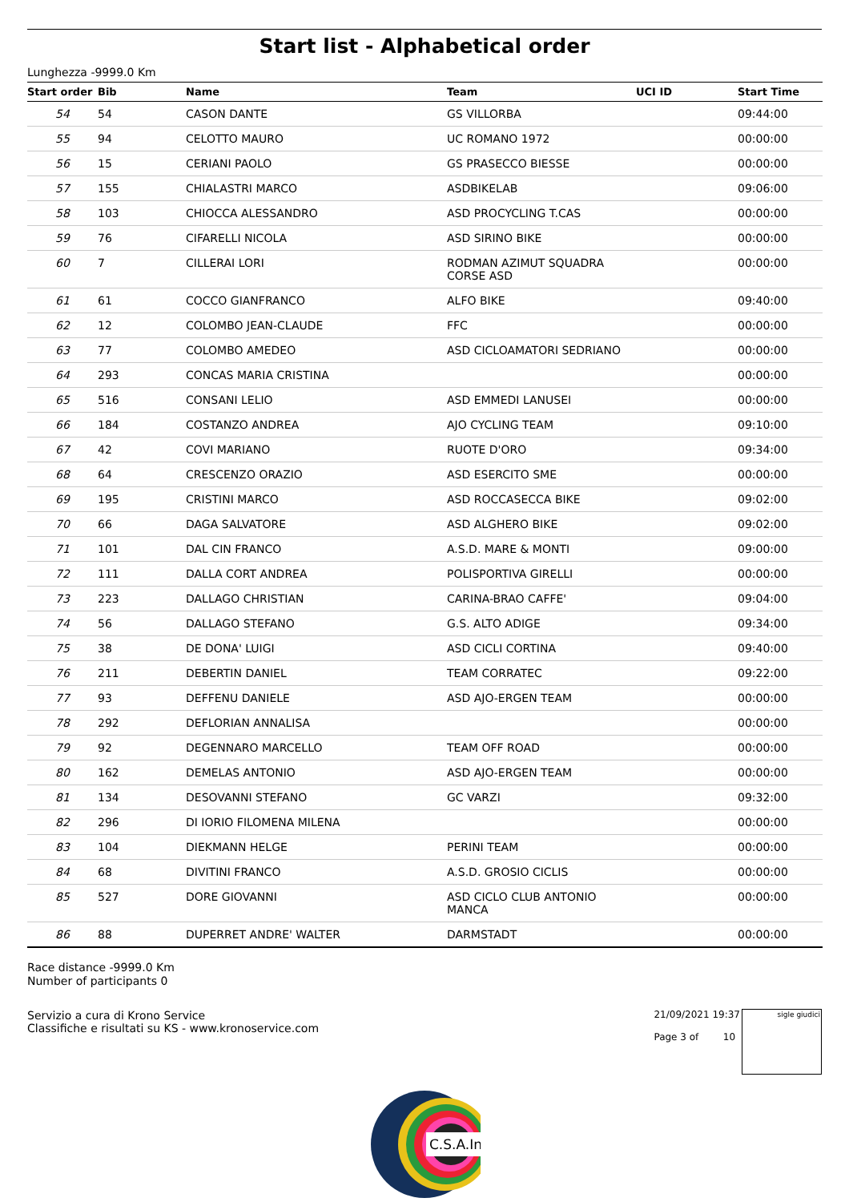Start list - Alphabetical order
Lunghezza -9999.0 Km
| Start order | Bib | Name | Team | UCI ID | Start Time |
| --- | --- | --- | --- | --- | --- |
| 54 | 54 | CASON DANTE | GS VILLORBA | | 09:44:00 |
| 55 | 94 | CELOTTO MAURO | UC ROMANO 1972 | | 00:00:00 |
| 56 | 15 | CERIANI PAOLO | GS PRASECCO BIESSE | | 00:00:00 |
| 57 | 155 | CHIALASTRI MARCO | ASDBIKELAB | | 09:06:00 |
| 58 | 103 | CHIOCCA ALESSANDRO | ASD PROCYCLING T.CAS | | 00:00:00 |
| 59 | 76 | CIFARELLI NICOLA | ASD SIRINO BIKE | | 00:00:00 |
| 60 | 7 | CILLERAI LORI | RODMAN AZIMUT SQUADRA CORSE ASD | | 00:00:00 |
| 61 | 61 | COCCO GIANFRANCO | ALFO BIKE | | 09:40:00 |
| 62 | 12 | COLOMBO JEAN-CLAUDE | FFC | | 00:00:00 |
| 63 | 77 | COLOMBO AMEDEO | ASD CICLOAMATORI SEDRIANO | | 00:00:00 |
| 64 | 293 | CONCAS MARIA CRISTINA | | | 00:00:00 |
| 65 | 516 | CONSANI LELIO | ASD EMMEDI LANUSEI | | 00:00:00 |
| 66 | 184 | COSTANZO ANDREA | AJO CYCLING TEAM | | 09:10:00 |
| 67 | 42 | COVI MARIANO | RUOTE D'ORO | | 09:34:00 |
| 68 | 64 | CRESCENZO ORAZIO | ASD ESERCITO SME | | 00:00:00 |
| 69 | 195 | CRISTINI MARCO | ASD ROCCASECCA BIKE | | 09:02:00 |
| 70 | 66 | DAGA SALVATORE | ASD ALGHERO BIKE | | 09:02:00 |
| 71 | 101 | DAL CIN FRANCO | A.S.D. MARE & MONTI | | 09:00:00 |
| 72 | 111 | DALLA CORT ANDREA | POLISPORTIVA GIRELLI | | 00:00:00 |
| 73 | 223 | DALLAGO CHRISTIAN | CARINA-BRAO CAFFE' | | 09:04:00 |
| 74 | 56 | DALLAGO STEFANO | G.S. ALTO ADIGE | | 09:34:00 |
| 75 | 38 | DE DONA' LUIGI | ASD CICLI CORTINA | | 09:40:00 |
| 76 | 211 | DEBERTIN DANIEL | TEAM CORRATEC | | 09:22:00 |
| 77 | 93 | DEFFENU DANIELE | ASD AJO-ERGEN TEAM | | 00:00:00 |
| 78 | 292 | DEFLORIAN ANNALISA | | | 00:00:00 |
| 79 | 92 | DEGENNARO MARCELLO | TEAM OFF ROAD | | 00:00:00 |
| 80 | 162 | DEMELAS ANTONIO | ASD AJO-ERGEN TEAM | | 00:00:00 |
| 81 | 134 | DESOVANNI STEFANO | GC VARZI | | 09:32:00 |
| 82 | 296 | DI IORIO FILOMENA MILENA | | | 00:00:00 |
| 83 | 104 | DIEKMANN HELGE | PERINI TEAM | | 00:00:00 |
| 84 | 68 | DIVITINI FRANCO | A.S.D. GROSIO CICLIS | | 00:00:00 |
| 85 | 527 | DORE GIOVANNI | ASD CICLO CLUB ANTONIO MANCA | | 00:00:00 |
| 86 | 88 | DUPERRET ANDRE' WALTER | DARMSTADT | | 00:00:00 |
Race distance -9999.0 Km
Number of participants 0
Servizio a cura di Krono Service
Classifiche e risultati su KS - www.kronoservice.com
21/09/2021 19:37
Page 3 of 10
sigle giudici
C.S.A.In.